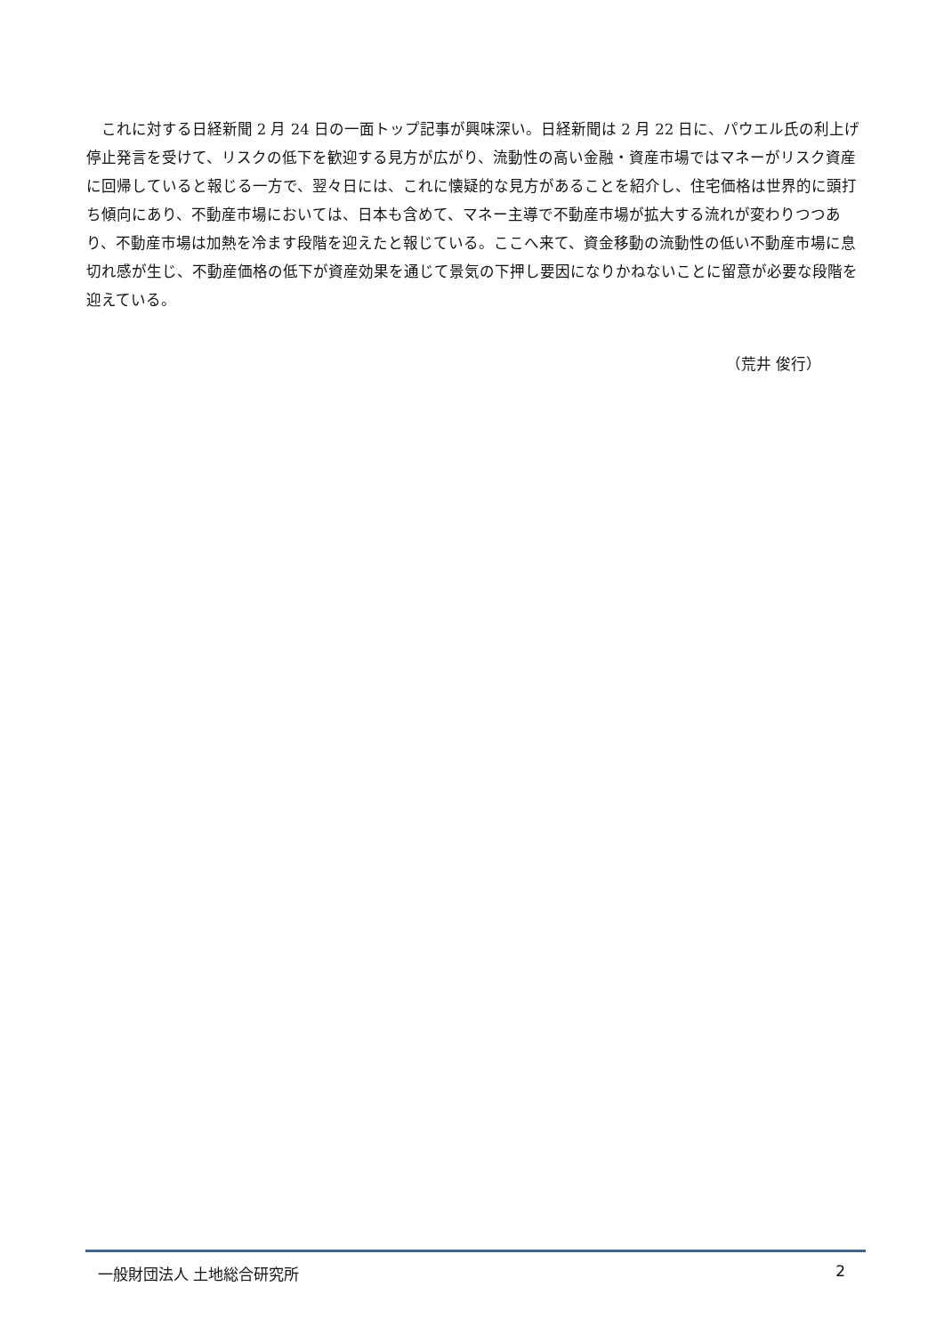これに対する日経新聞 2 月 24 日の一面トップ記事が興味深い。日経新聞は 2 月 22 日に、パウエル氏の利上げ停止発言を受けて、リスクの低下を歓迎する見方が広がり、流動性の高い金融・資産市場ではマネーがリスク資産に回帰していると報じる一方で、翌々日には、これに懐疑的な見方があることを紹介し、住宅価格は世界的に頭打ち傾向にあり、不動産市場においては、日本も含めて、マネー主導で不動産市場が拡大する流れが変わりつつあり、不動産市場は加熱を冷ます段階を迎えたと報じている。ここへ来て、資金移動の流動性の低い不動産市場に息切れ感が生じ、不動産価格の低下が資産効果を通じて景気の下押し要因になりかねないことに留意が必要な段階を迎えている。
（荒井 俊行）
一般財団法人 土地総合研究所 2